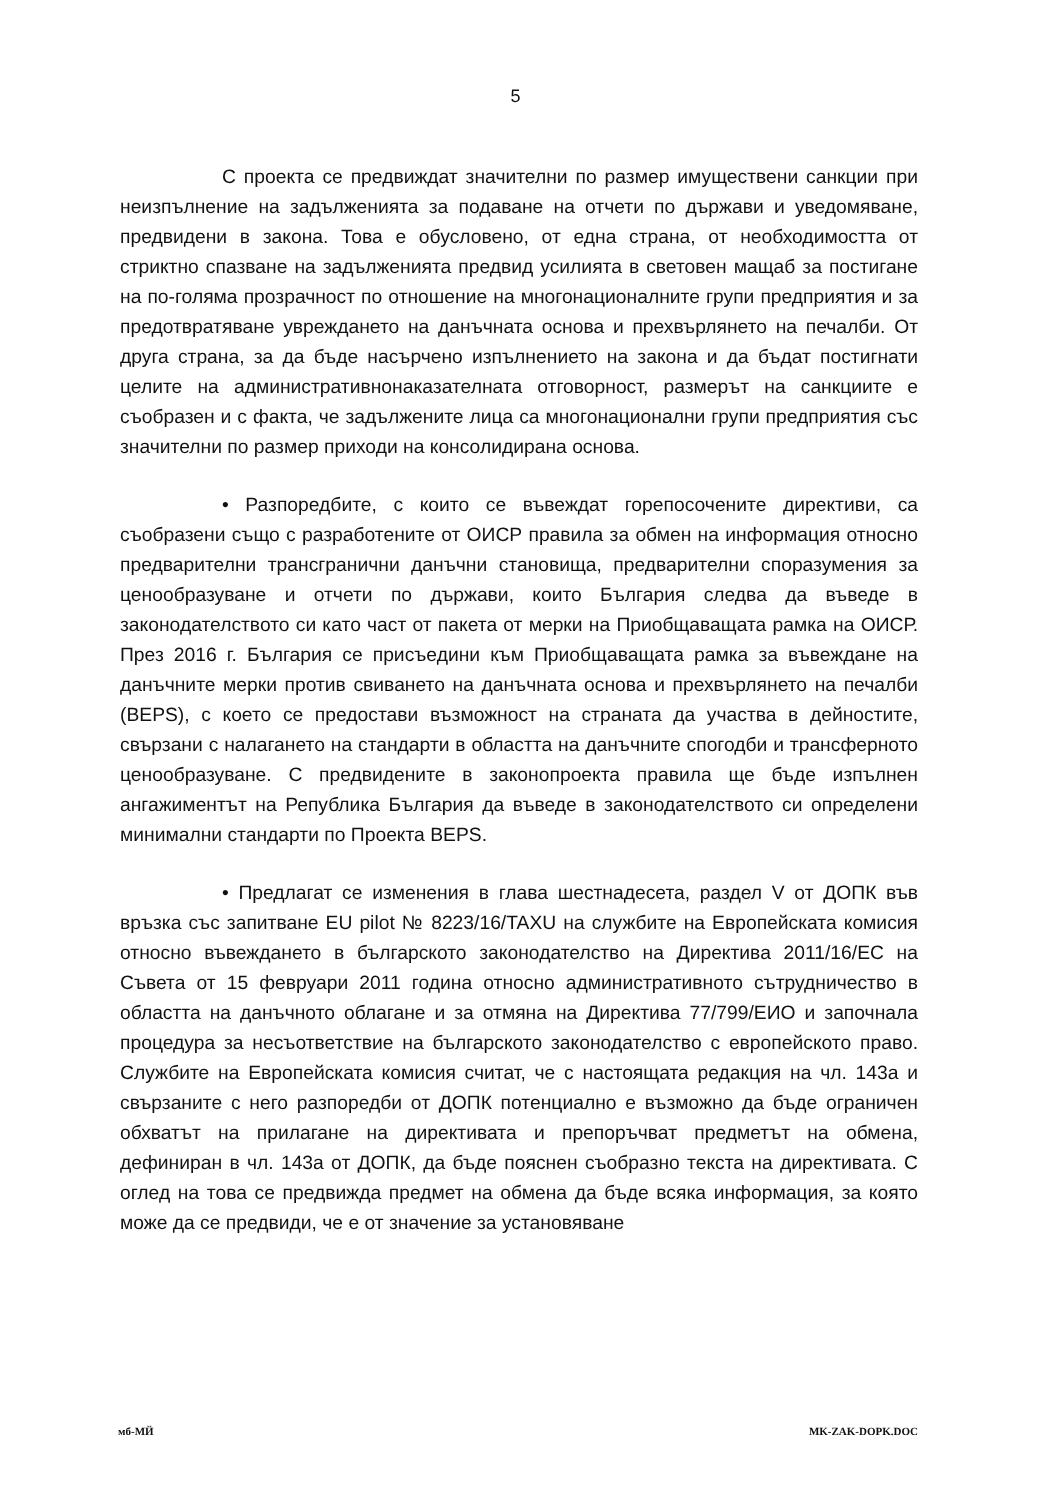5
С проекта се предвиждат значителни по размер имуществени санкции при неизпълнение на задълженията за подаване на отчети по държави и уведомяване, предвидени в закона. Това е обусловено, от една страна, от необходимостта от стриктно спазване на задълженията предвид усилията в световен мащаб за постигане на по-голяма прозрачност по отношение на многонационалните групи предприятия и за предотвратяване увреждането на данъчната основа и прехвърлянето на печалби. От друга страна, за да бъде насърчено изпълнението на закона и да бъдат постигнати целите на административнонаказателната отговорност, размерът на санкциите е съобразен и с факта, че задължените лица са многонационални групи предприятия със значителни по размер приходи на консолидирана основа.
• Разпоредбите, с които се въвеждат горепосочените директиви, са съобразени също с разработените от ОИСР правила за обмен на информация относно предварителни трансгранични данъчни становища, предварителни споразумения за ценообразуване и отчети по държави, които България следва да въведе в законодателството си като част от пакета от мерки на Приобщаващата рамка на ОИСР. През 2016 г. България се присъедини към Приобщаващата рамка за въвеждане на данъчните мерки против свиването на данъчната основа и прехвърлянето на печалби (BEPS), с което се предостави възможност на страната да участва в дейностите, свързани с налагането на стандарти в областта на данъчните спогодби и трансферното ценообразуване. С предвидените в законопроекта правила ще бъде изпълнен ангажиментът на Република България да въведе в законодателството си определени минимални стандарти по Проекта BEPS.
• Предлагат се изменения в глава шестнадесета, раздел V от ДОПК във връзка със запитване EU pilot № 8223/16/TAXU на службите на Европейската комисия относно въвеждането в българското законодателство на Директива 2011/16/ЕС на Съвета от 15 февруари 2011 година относно административното сътрудничество в областта на данъчното облагане и за отмяна на Директива 77/799/ЕИО и започнала процедура за несъответствие на българското законодателство с европейското право. Службите на Европейската комисия считат, че с настоящата редакция на чл. 143а и свързаните с него разпоредби от ДОПК потенциално е възможно да бъде ограничен обхватът на прилагане на директивата и препоръчват предметът на обмена, дефиниран в чл. 143а от ДОПК, да бъде пояснен съобразно текста на директивата. С оглед на това се предвижда предмет на обмена да бъде всяка информация, за която може да се предвиди, че е от значение за установяване
мб-МЙ MK-ZAK-DOPK.DOC